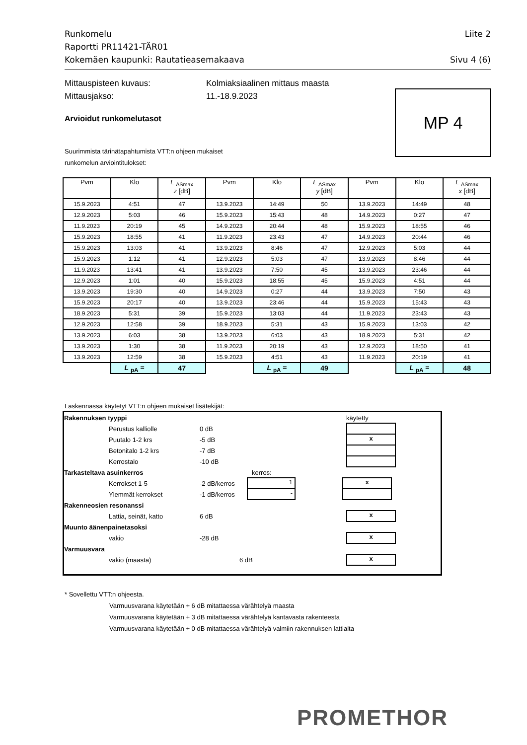Runkomelu Liite 2
Raportti PR11421-TÄR01
Kokemäen kaupunki: Rautatieasemakaava Sivu 4 (6)
Mittauspisteen kuvaus: Kolmiaksiaalinen mittaus maasta
Mittausjakso: 11.-18.9.2023
MP 4
Arvioidut runkomelutasot
Suurimmista tärinätapahtumista VTT:n ohjeen mukaiset
runkomelun arviointitulokset:
| Pvm | Klo | L <sub>ASmax</sub> z [dB] | Pvm | Klo | L <sub>ASmax</sub> y [dB] | Pvm | Klo | L <sub>ASmax</sub> x [dB] |
| --- | --- | --- | --- | --- | --- | --- | --- | --- |
| 15.9.2023 | 4:51 | 47 | 13.9.2023 | 14:49 | 50 | 13.9.2023 | 14:49 | 48 |
| 12.9.2023 | 5:03 | 46 | 15.9.2023 | 15:43 | 48 | 14.9.2023 | 0:27 | 47 |
| 11.9.2023 | 20:19 | 45 | 14.9.2023 | 20:44 | 48 | 15.9.2023 | 18:55 | 46 |
| 15.9.2023 | 18:55 | 41 | 11.9.2023 | 23:43 | 47 | 14.9.2023 | 20:44 | 46 |
| 15.9.2023 | 13:03 | 41 | 13.9.2023 | 8:46 | 47 | 12.9.2023 | 5:03 | 44 |
| 15.9.2023 | 1:12 | 41 | 12.9.2023 | 5:03 | 47 | 13.9.2023 | 8:46 | 44 |
| 11.9.2023 | 13:41 | 41 | 13.9.2023 | 7:50 | 45 | 13.9.2023 | 23:46 | 44 |
| 12.9.2023 | 1:01 | 40 | 15.9.2023 | 18:55 | 45 | 15.9.2023 | 4:51 | 44 |
| 13.9.2023 | 19:30 | 40 | 14.9.2023 | 0:27 | 44 | 13.9.2023 | 7:50 | 43 |
| 15.9.2023 | 20:17 | 40 | 13.9.2023 | 23:46 | 44 | 15.9.2023 | 15:43 | 43 |
| 18.9.2023 | 5:31 | 39 | 15.9.2023 | 13:03 | 44 | 11.9.2023 | 23:43 | 43 |
| 12.9.2023 | 12:58 | 39 | 18.9.2023 | 5:31 | 43 | 15.9.2023 | 13:03 | 42 |
| 13.9.2023 | 6:03 | 38 | 13.9.2023 | 6:03 | 43 | 18.9.2023 | 5:31 | 42 |
| 13.9.2023 | 1:30 | 38 | 11.9.2023 | 20:19 | 43 | 12.9.2023 | 18:50 | 41 |
| 13.9.2023 | 12:59 | 38 | 15.9.2023 | 4:51 | 43 | 11.9.2023 | 20:19 | 41 |
| | L <sub>pA</sub> = | 47 | | L <sub>pA</sub> = | 49 | | L <sub>pA</sub> = | 48 |
Laskennassa käytetyt VTT:n ohjeen mukaiset lisätekijät:
Rakennuksen tyyppi käytetty
Perustus kalliolle 0 dB
Puutalo 1-2 krs -5 dB x
Betonitalo 1-2 krs -7 dB
Kerrostalo -10 dB
Tarkasteltava asuinkerros kerros:
Kerrokset 1-5 -2 dB/kerros 1 x
Ylemmät kerrokset -1 dB/kerros -
Rakenneosien resonanssi
Lattia, seinät, katto 6 dB x
Muunto äänenpainetasoksi
vakio -28 dB x
Varmuusvara
vakio (maasta) 6 dB x
* Sovellettu VTT:n ohjeesta.
Varmuusvarana käytetään + 6 dB mitattaessa värähtelyä maasta
Varmuusvarana käytetään + 3 dB mitattaessa värähtelyä kantavasta rakenteesta
Varmuusvarana käytetään + 0 dB mitattaessa värähtelyä valmiin rakennuksen lattialta
PROMETHOR